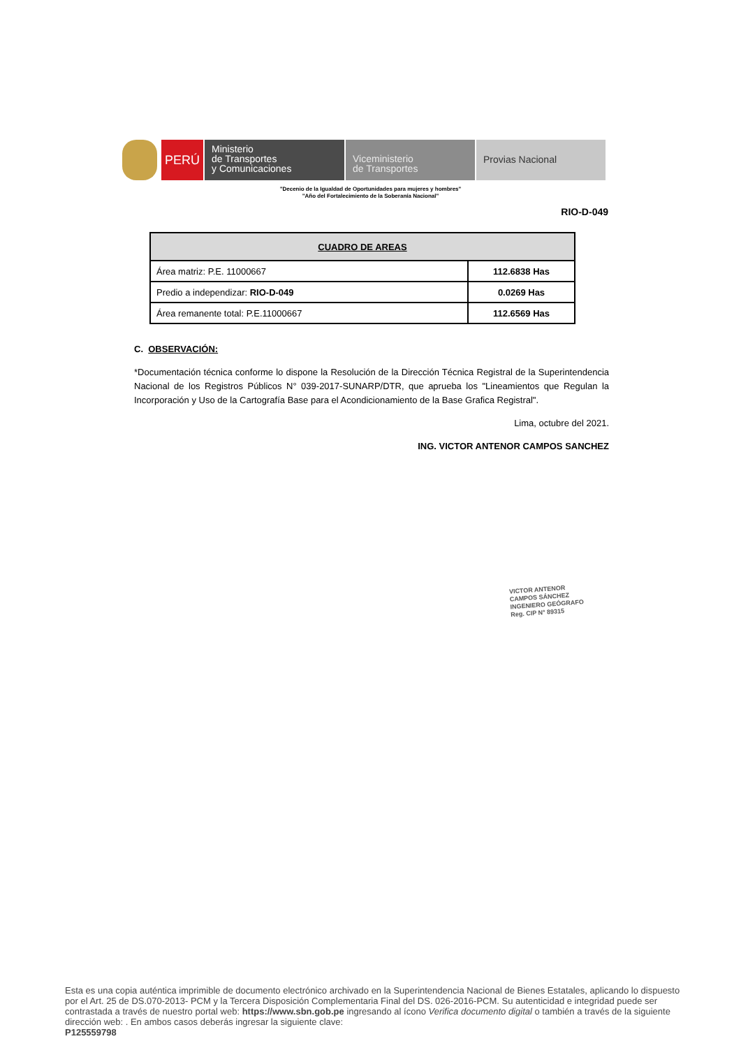PERÚ
Ministerio
de Transportes
y Comunicaciones
Viceministerio
de Transportes
Provias Nacional
"Decenio de la Igualdad de Oportunidades para mujeres y hombres"
"Año del Fortalecimiento de la Soberanía Nacional"
RIO-D-049
| CUADRO DE AREAS | |
| --- | --- |
| Área matriz: P.E. 11000667 | 112.6838 Has |
| Predio a independizar: RIO-D-049 | 0.0269 Has |
| Área remanente total: P.E.11000667 | 112.6569 Has |
C. OBSERVACIÓN:
*Documentación técnica conforme lo dispone la Resolución de la Dirección Técnica Registral de la Superintendencia Nacional de los Registros Públicos N° 039-2017-SUNARP/DTR, que aprueba los "Lineamientos que Regulan la Incorporación y Uso de la Cartografía Base para el Acondicionamiento de la Base Grafica Registral".
Lima, octubre del 2021.
ING. VICTOR ANTENOR CAMPOS SANCHEZ
VICTOR ANTENOR
CAMPOS SÁNCHEZ
INGENIERO GEÓGRAFO
Reg. CIP N° 89315
Esta es una copia auténtica imprimible de documento electrónico archivado en la Superintendencia Nacional de Bienes Estatales, aplicando lo dispuesto por el Art. 25 de DS.070-2013- PCM y la Tercera Disposición Complementaria Final del DS. 026-2016-PCM. Su autenticidad e integridad puede ser contrastada a través de nuestro portal web: https://www.sbn.gob.pe ingresando al ícono Verifica documento digital o también a través de la siguiente dirección web: . En ambos casos deberás ingresar la siguiente clave:
P125559798